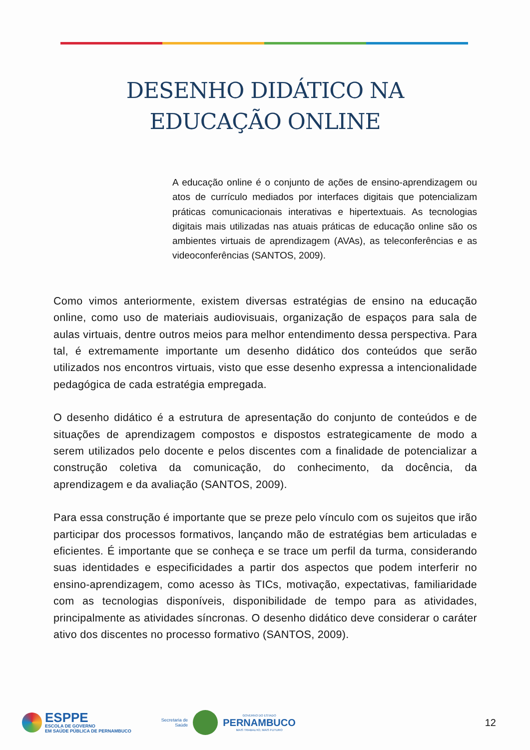DESENHO DIDÁTICO NA
EDUCAÇÃO ONLINE
A educação online é o conjunto de ações de ensino-aprendizagem ou atos de currículo mediados por interfaces digitais que potencializam práticas comunicacionais interativas e hipertextuais. As tecnologias digitais mais utilizadas nas atuais práticas de educação online são os ambientes virtuais de aprendizagem (AVAs), as teleconferências e as videoconferências (SANTOS, 2009).
Como vimos anteriormente, existem diversas estratégias de ensino na educação online, como uso de materiais audiovisuais, organização de espaços para sala de aulas virtuais, dentre outros meios para melhor entendimento dessa perspectiva. Para tal, é extremamente importante um desenho didático dos conteúdos que serão utilizados nos encontros virtuais, visto que esse desenho expressa a intencionalidade pedagógica de cada estratégia empregada.
O desenho didático é a estrutura de apresentação do conjunto de conteúdos e de situações de aprendizagem compostos e dispostos estrategicamente de modo a serem utilizados pelo docente e pelos discentes com a finalidade de potencializar a construção coletiva da comunicação, do conhecimento, da docência, da aprendizagem e da avaliação (SANTOS, 2009).
Para essa construção é importante que se preze pelo vínculo com os sujeitos que irão participar dos processos formativos, lançando mão de estratégias bem articuladas e eficientes. É importante que se conheça e se trace um perfil da turma, considerando suas identidades e especificidades a partir dos aspectos que podem interferir no ensino-aprendizagem, como acesso às TICs, motivação, expectativas, familiaridade com as tecnologias disponíveis, disponibilidade de tempo para as atividades, principalmente as atividades síncronas. O desenho didático deve considerar o caráter ativo dos discentes no processo formativo (SANTOS, 2009).
ESPPE
ESCOLA DE GOVERNO
EM SAÚDE PÚBLICA DE PERNAMBUCO
Secretaria de
Saúde
GOVERNO DO ESTADO
PERNAMBUCO
MAIS TRABALHO, MAIS FUTURO
12